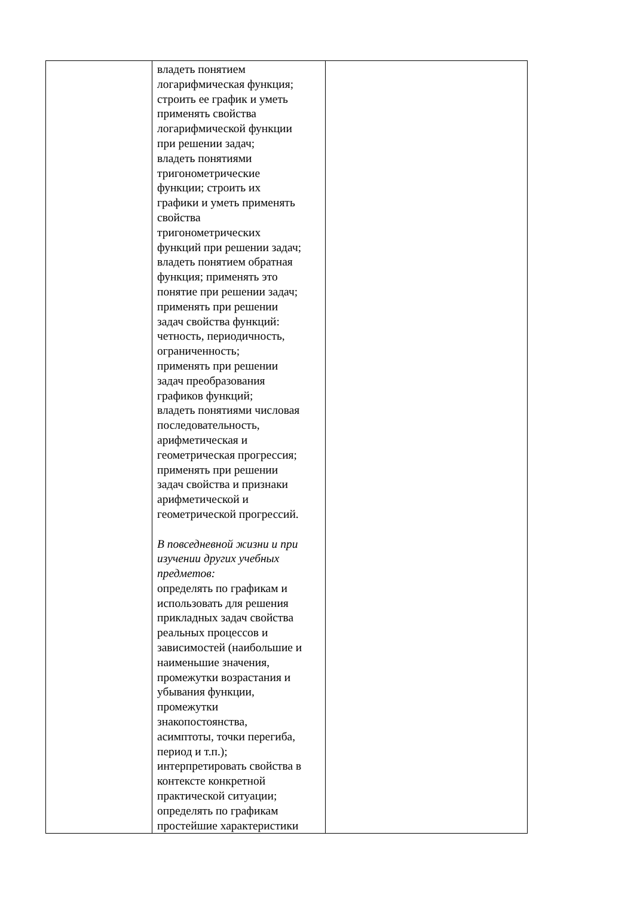| | владеть понятием логарифмическая функция; строить ее график и уметь применять свойства логарифмической функции при решении задач; владеть понятиями тригонометрические функции; строить их графики и уметь применять свойства тригонометрических функций при решении задач; владеть понятием обратная функция; применять это понятие при решении задач; применять при решении задач свойства функций: четность, периодичность, ограниченность; применять при решении задач преобразования графиков функций; владеть понятиями числовая последовательность, арифметическая и геометрическая прогрессия; применять при решении задач свойства и признаки арифметической и геометрической прогрессий. В повседневной жизни и при изучении других учебных предметов: определять по графикам и использовать для решения прикладных задач свойства реальных процессов и зависимостей (наибольшие и наименьшие значения, промежутки возрастания и убывания функции, промежутки знакопостоянства, асимптоты, точки перегиба, период и т.п.); интерпретировать свойства в контексте конкретной практической ситуации; определять по графикам простейшие характеристики | |